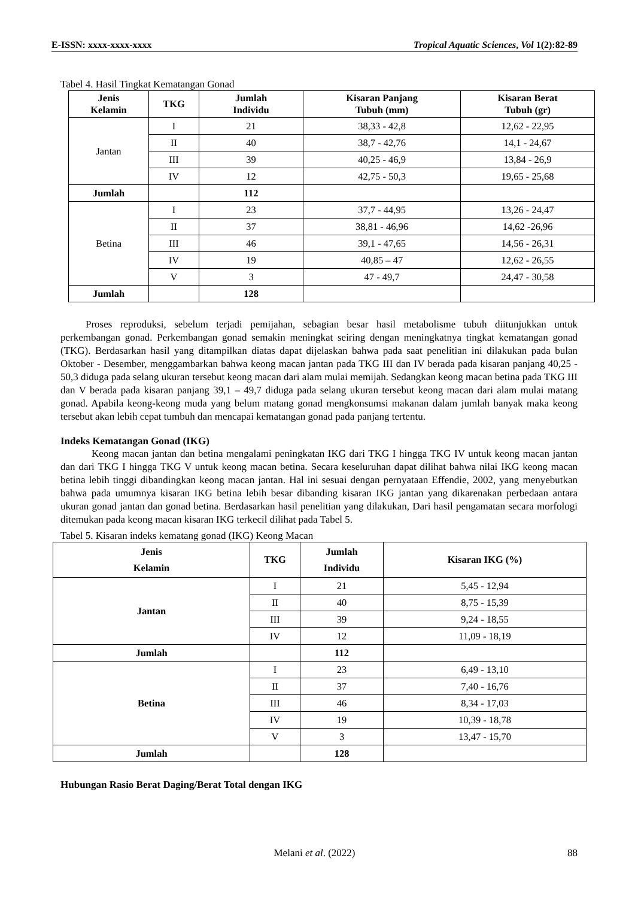E-ISSN: xxxx-xxxx-xxxx Tropical Aquatic Sciences, Vol 1(2):82-89
Tabel 4. Hasil Tingkat Kematangan Gonad
| Jenis Kelamin | TKG | Jumlah Individu | Kisaran Panjang Tubuh (mm) | Kisaran Berat Tubuh (gr) |
| --- | --- | --- | --- | --- |
| Jantan | I | 21 | 38,33 - 42,8 | 12,62 - 22,95 |
| | II | 40 | 38,7 - 42,76 | 14,1 - 24,67 |
| | III | 39 | 40,25 - 46,9 | 13,84 - 26,9 |
| | IV | 12 | 42,75 - 50,3 | 19,65 - 25,68 |
| Jumlah | | 112 | | |
| Betina | I | 23 | 37,7 - 44,95 | 13,26 - 24,47 |
| | II | 37 | 38,81 - 46,96 | 14,62 -26,96 |
| | III | 46 | 39,1 - 47,65 | 14,56 - 26,31 |
| | IV | 19 | 40,85 – 47 | 12,62 - 26,55 |
| | V | 3 | 47 - 49,7 | 24,47 - 30,58 |
| Jumlah | | 128 | | |
Proses reproduksi, sebelum terjadi pemijahan, sebagian besar hasil metabolisme tubuh diitunjukkan untuk perkembangan gonad. Perkembangan gonad semakin meningkat seiring dengan meningkatnya tingkat kematangan gonad (TKG). Berdasarkan hasil yang ditampilkan diatas dapat dijelaskan bahwa pada saat penelitian ini dilakukan pada bulan Oktober - Desember, menggambarkan bahwa keong macan jantan pada TKG III dan IV berada pada kisaran panjang 40,25 - 50,3 diduga pada selang ukuran tersebut keong macan dari alam mulai memijah. Sedangkan keong macan betina pada TKG III dan V berada pada kisaran panjang 39,1 – 49,7 diduga pada selang ukuran tersebut keong macan dari alam mulai matang gonad. Apabila keong-keong muda yang belum matang gonad mengkonsumsi makanan dalam jumlah banyak maka keong tersebut akan lebih cepat tumbuh dan mencapai kematangan gonad pada panjang tertentu.
Indeks Kematangan Gonad (IKG)
Keong macan jantan dan betina mengalami peningkatan IKG dari TKG I hingga TKG IV untuk keong macan jantan dan dari TKG I hingga TKG V untuk keong macan betina. Secara keseluruhan dapat dilihat bahwa nilai IKG keong macan betina lebih tinggi dibandingkan keong macan jantan. Hal ini sesuai dengan pernyataan Effendie, 2002, yang menyebutkan bahwa pada umumnya kisaran IKG betina lebih besar dibanding kisaran IKG jantan yang dikarenakan perbedaan antara ukuran gonad jantan dan gonad betina. Berdasarkan hasil penelitian yang dilakukan, Dari hasil pengamatan secara morfologi ditemukan pada keong macan kisaran IKG terkecil dilihat pada Tabel 5.
Tabel 5. Kisaran indeks kematang gonad (IKG) Keong Macan
| Jenis Kelamin | TKG | Jumlah Individu | Kisaran IKG (%) |
| --- | --- | --- | --- |
| Jantan | I | 21 | 5,45 - 12,94 |
| | II | 40 | 8,75 - 15,39 |
| | III | 39 | 9,24 - 18,55 |
| | IV | 12 | 11,09 - 18,19 |
| Jumlah | | 112 | |
| Betina | I | 23 | 6,49 - 13,10 |
| | II | 37 | 7,40 - 16,76 |
| | III | 46 | 8,34 - 17,03 |
| | IV | 19 | 10,39 - 18,78 |
| | V | 3 | 13,47 - 15,70 |
| Jumlah | | 128 | |
Hubungan Rasio Berat Daging/Berat Total dengan IKG
Melani et al. (2022) 88